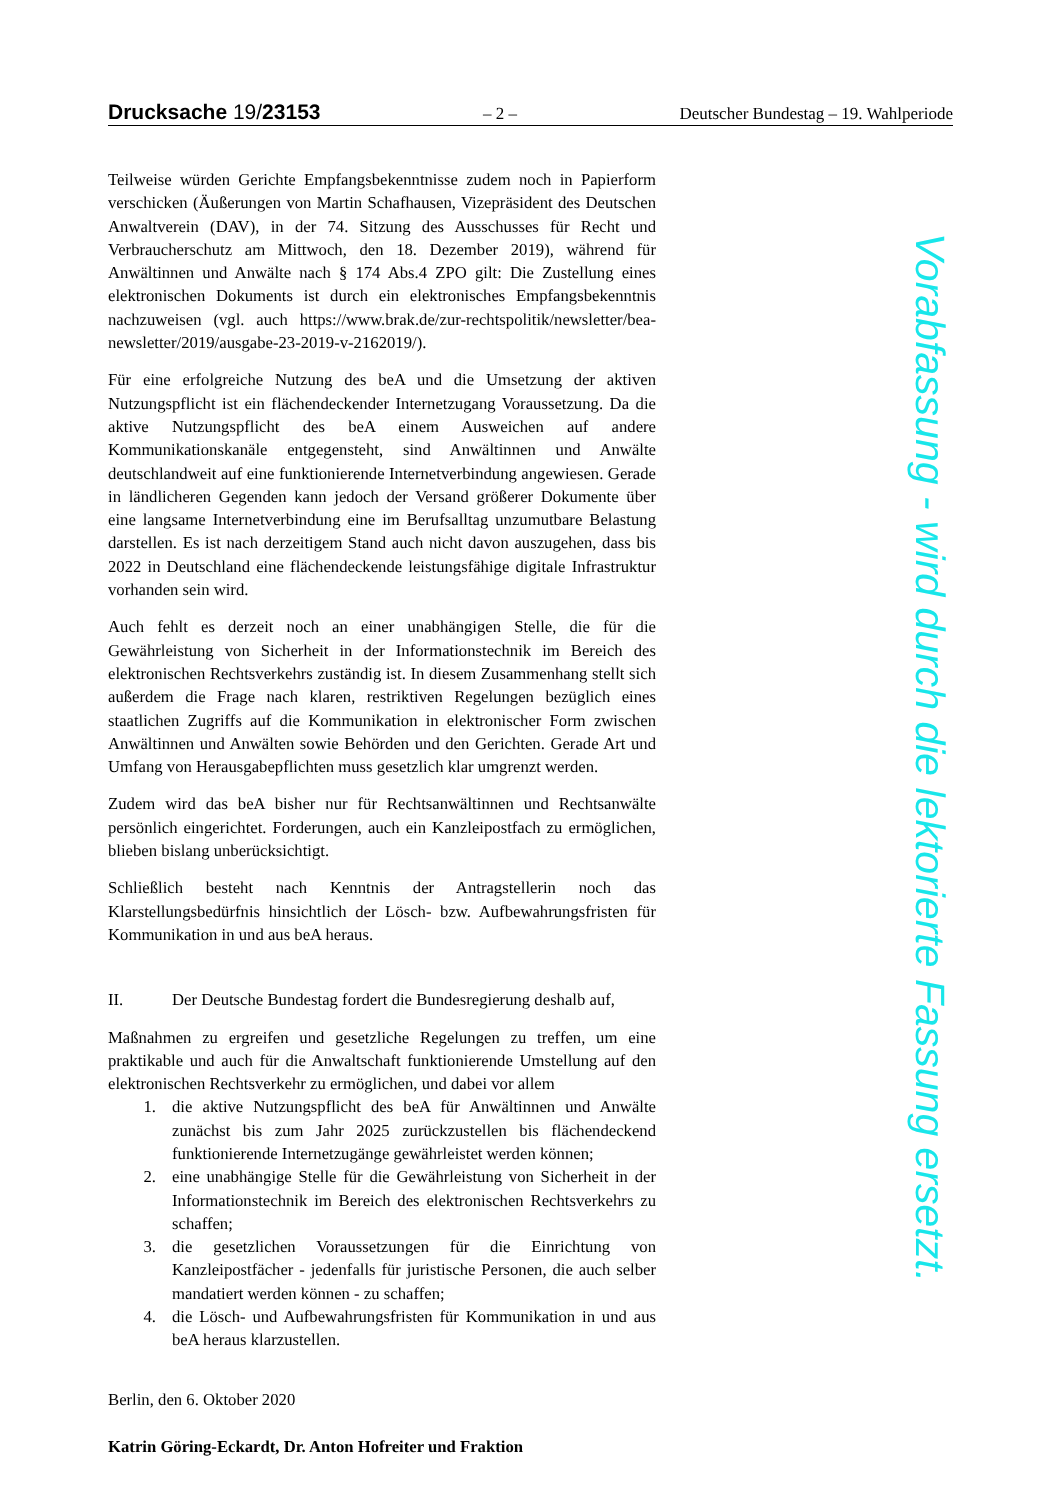Drucksache 19/23153 – 2 – Deutscher Bundestag – 19. Wahlperiode
Teilweise würden Gerichte Empfangsbekenntnisse zudem noch in Papierform verschicken (Äußerungen von Martin Schafhausen, Vizepräsident des Deutschen Anwaltverein (DAV), in der 74. Sitzung des Ausschusses für Recht und Verbraucherschutz am Mittwoch, den 18. Dezember 2019), während für Anwältinnen und Anwälte nach § 174 Abs.4 ZPO gilt: Die Zustellung eines elektronischen Dokuments ist durch ein elektronisches Empfangsbekenntnis nachzuweisen (vgl. auch https://www.brak.de/zur-rechtspolitik/newsletter/bea-newsletter/2019/ausgabe-23-2019-v-2162019/).
Für eine erfolgreiche Nutzung des beA und die Umsetzung der aktiven Nutzungspflicht ist ein flächendeckender Internetzugang Voraussetzung. Da die aktive Nutzungspflicht des beA einem Ausweichen auf andere Kommunikationskanäle entgegensteht, sind Anwältinnen und Anwälte deutschlandweit auf eine funktionierende Internetverbindung angewiesen. Gerade in ländlicheren Gegenden kann jedoch der Versand größerer Dokumente über eine langsame Internetverbindung eine im Berufsalltag unzumutbare Belastung darstellen. Es ist nach derzeitigem Stand auch nicht davon auszugehen, dass bis 2022 in Deutschland eine flächendeckende leistungsfähige digitale Infrastruktur vorhanden sein wird.
Auch fehlt es derzeit noch an einer unabhängigen Stelle, die für die Gewährleistung von Sicherheit in der Informationstechnik im Bereich des elektronischen Rechtsverkehrs zuständig ist. In diesem Zusammenhang stellt sich außerdem die Frage nach klaren, restriktiven Regelungen bezüglich eines staatlichen Zugriffs auf die Kommunikation in elektronischer Form zwischen Anwältinnen und Anwälten sowie Behörden und den Gerichten. Gerade Art und Umfang von Herausgabepflichten muss gesetzlich klar umgrenzt werden.
Zudem wird das beA bisher nur für Rechtsanwältinnen und Rechtsanwälte persönlich eingerichtet. Forderungen, auch ein Kanzleipostfach zu ermöglichen, blieben bislang unberücksichtigt.
Schließlich besteht nach Kenntnis der Antragstellerin noch das Klarstellungsbedürfnis hinsichtlich der Lösch- bzw. Aufbewahrungsfristen für Kommunikation in und aus beA heraus.
II. Der Deutsche Bundestag fordert die Bundesregierung deshalb auf,
Maßnahmen zu ergreifen und gesetzliche Regelungen zu treffen, um eine praktikable und auch für die Anwaltschaft funktionierende Umstellung auf den elektronischen Rechtsverkehr zu ermöglichen, und dabei vor allem
1. die aktive Nutzungspflicht des beA für Anwältinnen und Anwälte zunächst bis zum Jahr 2025 zurückzustellen bis flächendeckend funktionierende Internetzugänge gewährleistet werden können;
2. eine unabhängige Stelle für die Gewährleistung von Sicherheit in der Informationstechnik im Bereich des elektronischen Rechtsverkehrs zu schaffen;
3. die gesetzlichen Voraussetzungen für die Einrichtung von Kanzleipostfächer - jedenfalls für juristische Personen, die auch selber mandatiert werden können - zu schaffen;
4. die Lösch- und Aufbewahrungsfristen für Kommunikation in und aus beA heraus klarzustellen.
Berlin, den 6. Oktober 2020
Katrin Göring-Eckardt, Dr. Anton Hofreiter und Fraktion
Vorabfassung - wird durch die lektorierte Fassung ersetzt.